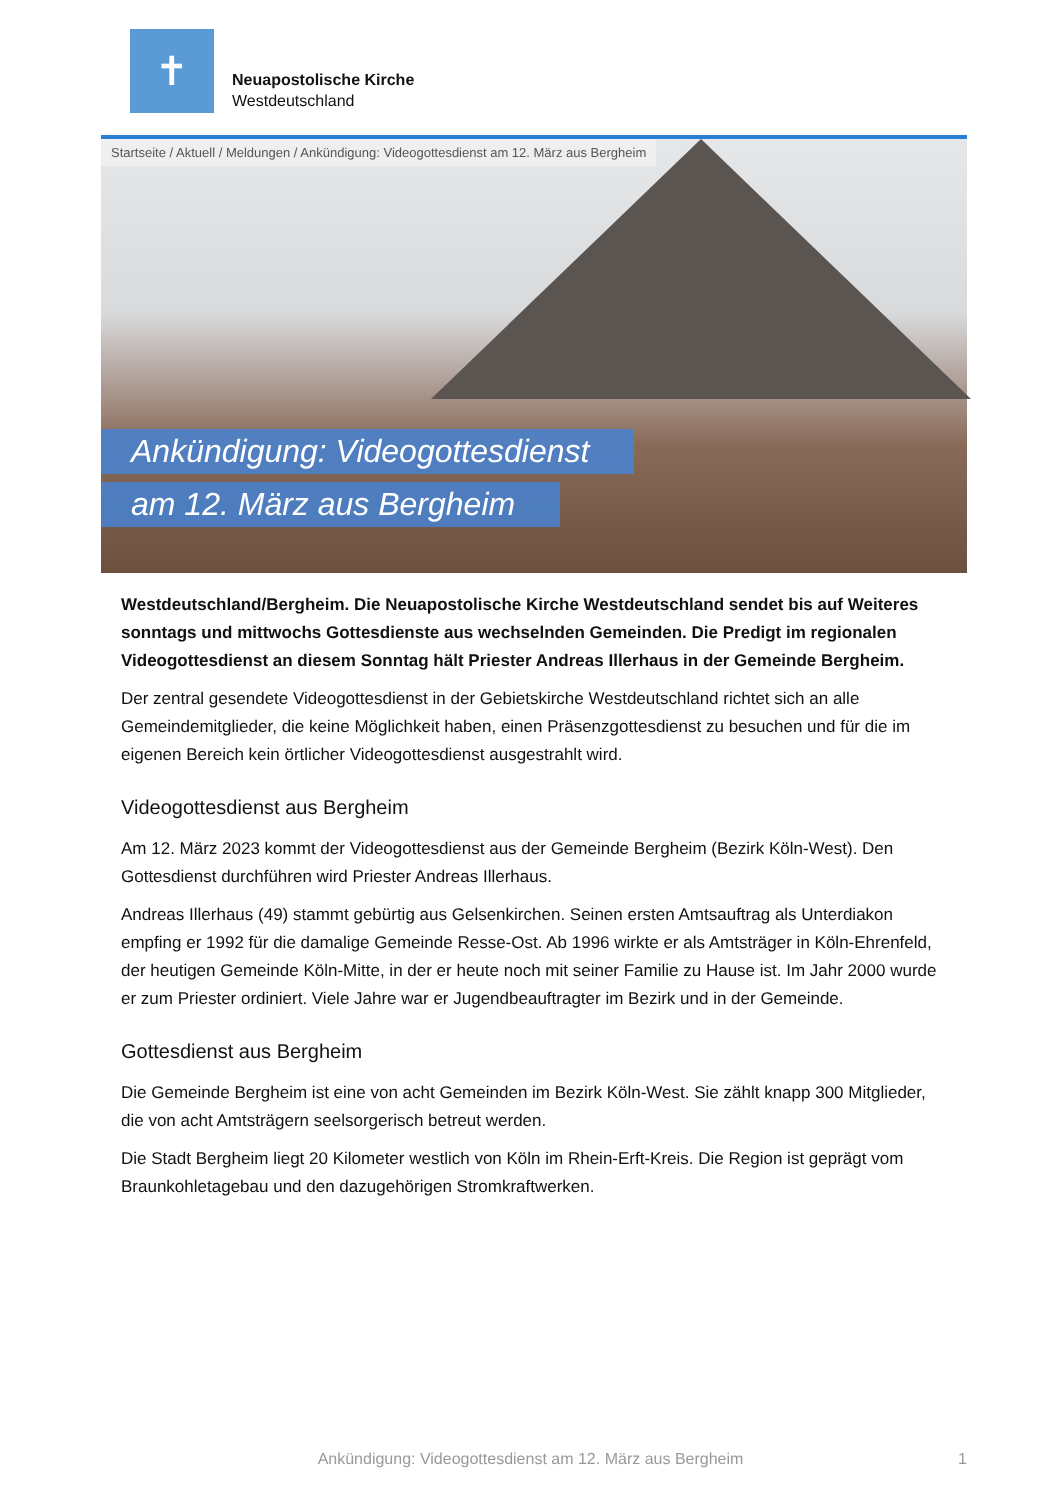✝
Neuapostolische Kirche
Westdeutschland
Startseite / Aktuell / Meldungen / Ankündigung: Videogottesdienst am 12. März aus Bergheim
Ankündigung: Videogottesdienst
am 12. März aus Bergheim
Westdeutschland/Bergheim. Die Neuapostolische Kirche Westdeutschland sendet bis auf Weiteres sonntags und mittwochs Gottesdienste aus wechselnden Gemeinden. Die Predigt im regionalen Videogottesdienst an diesem Sonntag hält Priester Andreas Illerhaus in der Gemeinde Bergheim.
Der zentral gesendete Videogottesdienst in der Gebietskirche Westdeutschland richtet sich an alle Gemeindemitglieder, die keine Möglichkeit haben, einen Präsenzgottesdienst zu besuchen und für die im eigenen Bereich kein örtlicher Videogottesdienst ausgestrahlt wird.
Videogottesdienst aus Bergheim
Am 12. März 2023 kommt der Videogottesdienst aus der Gemeinde Bergheim (Bezirk Köln-West). Den Gottesdienst durchführen wird Priester Andreas Illerhaus.
Andreas Illerhaus (49) stammt gebürtig aus Gelsenkirchen. Seinen ersten Amtsauftrag als Unterdiakon empfing er 1992 für die damalige Gemeinde Resse-Ost. Ab 1996 wirkte er als Amtsträger in Köln-Ehrenfeld, der heutigen Gemeinde Köln-Mitte, in der er heute noch mit seiner Familie zu Hause ist. Im Jahr 2000 wurde er zum Priester ordiniert. Viele Jahre war er Jugendbeauftragter im Bezirk und in der Gemeinde.
Gottesdienst aus Bergheim
Die Gemeinde Bergheim ist eine von acht Gemeinden im Bezirk Köln-West. Sie zählt knapp 300 Mitglieder, die von acht Amtsträgern seelsorgerisch betreut werden.
Die Stadt Bergheim liegt 20 Kilometer westlich von Köln im Rhein-Erft-Kreis. Die Region ist geprägt vom Braunkohletagebau und den dazugehörigen Stromkraftwerken.
Ankündigung: Videogottesdienst am 12. März aus Bergheim 1